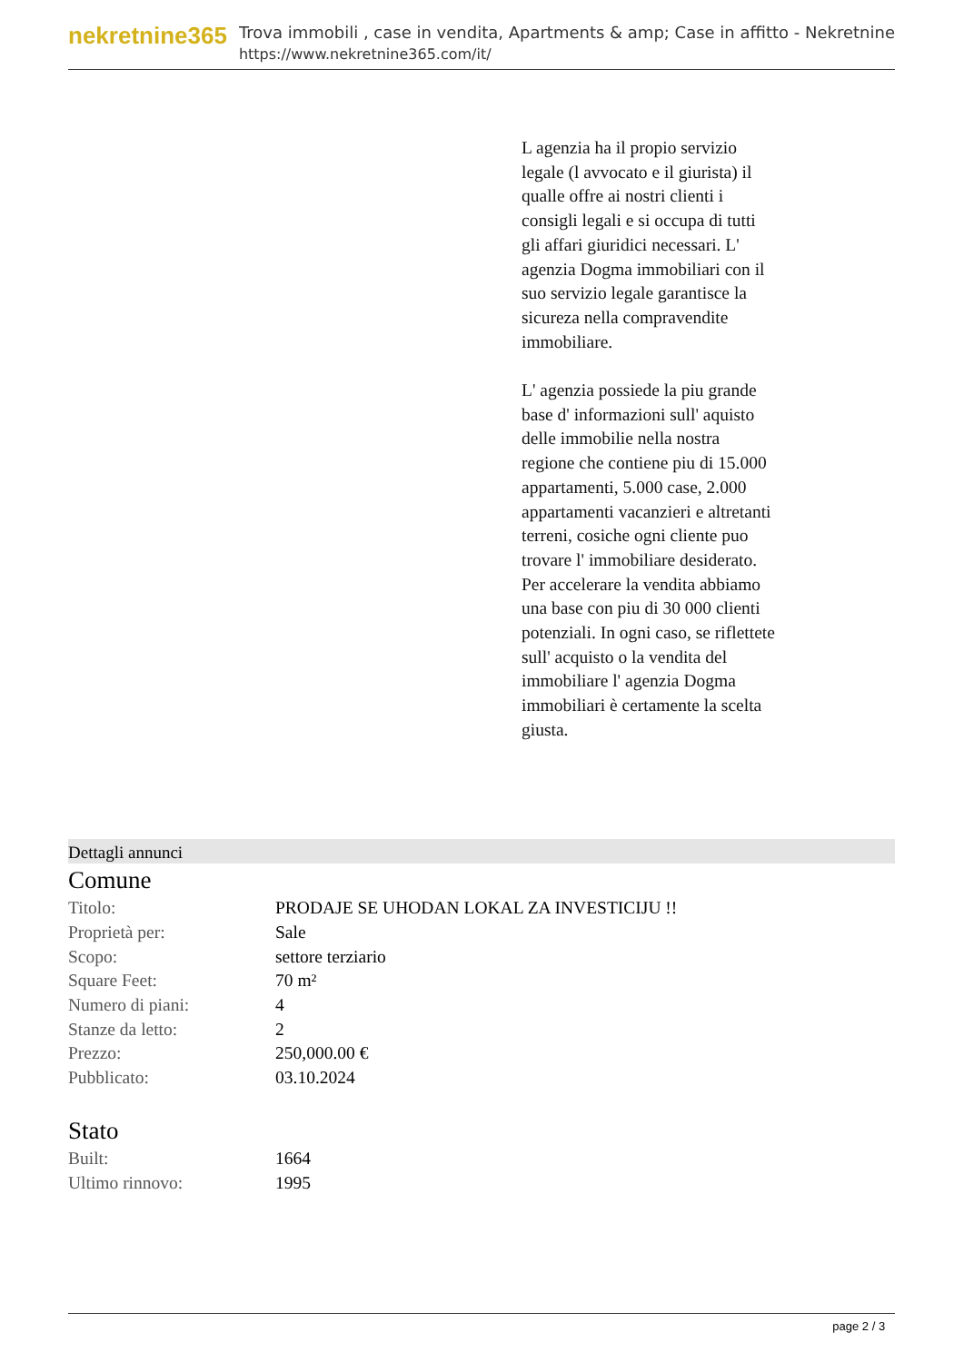nekretnine365
Trova immobili , case in vendita, Apartments & amp; Case in affitto - Nekretnine
https://www.nekretnine365.com/it/
L agenzia ha il propio servizio legale (l avvocato e il giurista) il qualle offre ai nostri clienti i consigli legali e si occupa di tutti gli affari giuridici necessari. L' agenzia Dogma immobiliari con il suo servizio legale garantisce la sicureza nella compravendite immobiliare.
L' agenzia possiede la piu grande base d' informazioni sull' aquisto delle immobilie nella nostra regione che contiene piu di 15.000 appartamenti, 5.000 case, 2.000 appartamenti vacanzieri e altretanti terreni, cosiche ogni cliente puo trovare l' immobiliare desiderato. Per accelerare la vendita abbiamo una base con piu di 30 000 clienti potenziali. In ogni caso, se riflettete sull' acquisto o la vendita del immobiliare l' agenzia Dogma immobiliari è certamente la scelta giusta.
Dettagli annunci
Comune
| Titolo: | PRODAJE SE UHODAN LOKAL ZA INVESTICIJU !! |
| Proprietà per: | Sale |
| Scopo: | settore terziario |
| Square Feet: | 70 m² |
| Numero di piani: | 4 |
| Stanze da letto: | 2 |
| Prezzo: | 250,000.00 € |
| Pubblicato: | 03.10.2024 |
Stato
| Built: | 1664 |
| Ultimo rinnovo: | 1995 |
page 2 / 3